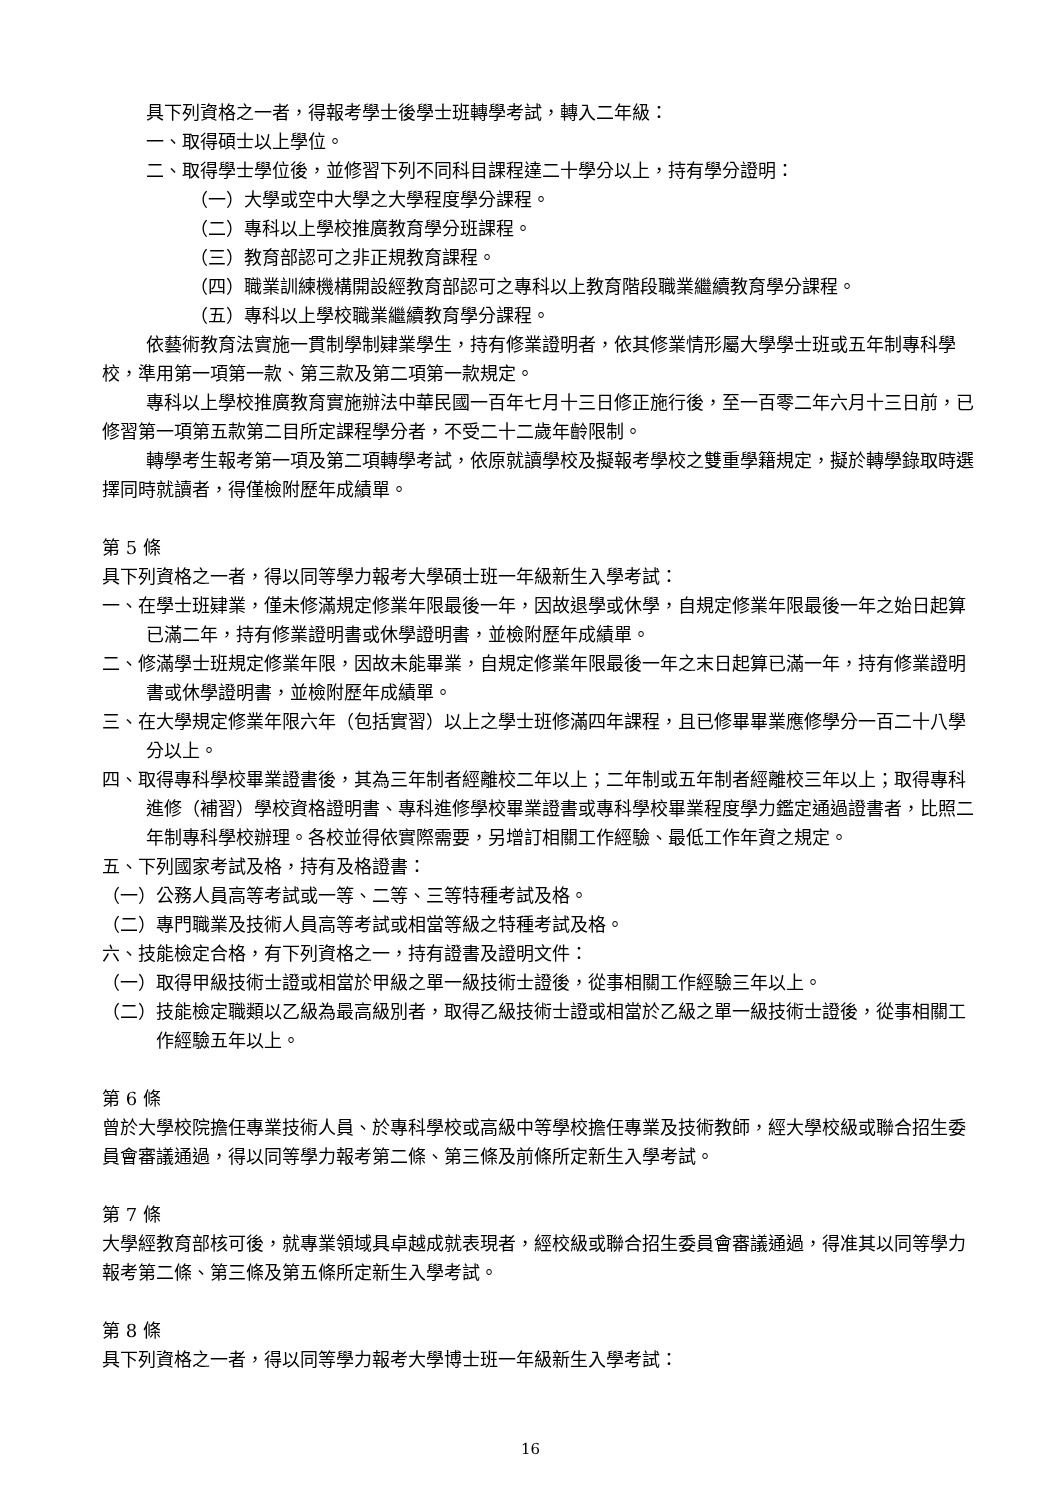具下列資格之一者，得報考學士後學士班轉學考試，轉入二年級：
一、取得碩士以上學位。
二、取得學士學位後，並修習下列不同科目課程達二十學分以上，持有學分證明：
（一）大學或空中大學之大學程度學分課程。
（二）專科以上學校推廣教育學分班課程。
（三）教育部認可之非正規教育課程。
（四）職業訓練機構開設經教育部認可之專科以上教育階段職業繼續教育學分課程。
（五）專科以上學校職業繼續教育學分課程。
依藝術教育法實施一貫制學制肄業學生，持有修業證明者，依其修業情形屬大學學士班或五年制專科學校，準用第一項第一款、第三款及第二項第一款規定。
專科以上學校推廣教育實施辦法中華民國一百年七月十三日修正施行後，至一百零二年六月十三日前，已修習第一項第五款第二目所定課程學分者，不受二十二歲年齡限制。
轉學考生報考第一項及第二項轉學考試，依原就讀學校及擬報考學校之雙重學籍規定，擬於轉學錄取時選擇同時就讀者，得僅檢附歷年成績單。
第 5 條
具下列資格之一者，得以同等學力報考大學碩士班一年級新生入學考試：
一、在學士班肄業，僅未修滿規定修業年限最後一年，因故退學或休學，自規定修業年限最後一年之始日起算已滿二年，持有修業證明書或休學證明書，並檢附歷年成績單。
二、修滿學士班規定修業年限，因故未能畢業，自規定修業年限最後一年之末日起算已滿一年，持有修業證明書或休學證明書，並檢附歷年成績單。
三、在大學規定修業年限六年（包括實習）以上之學士班修滿四年課程，且已修畢畢業應修學分一百二十八學分以上。
四、取得專科學校畢業證書後，其為三年制者經離校二年以上；二年制或五年制者經離校三年以上；取得專科進修（補習）學校資格證明書、專科進修學校畢業證書或專科學校畢業程度學力鑑定通過證書者，比照二年制專科學校辦理。各校並得依實際需要，另增訂相關工作經驗、最低工作年資之規定。
五、下列國家考試及格，持有及格證書：
（一）公務人員高等考試或一等、二等、三等特種考試及格。
（二）專門職業及技術人員高等考試或相當等級之特種考試及格。
六、技能檢定合格，有下列資格之一，持有證書及證明文件：
（一）取得甲級技術士證或相當於甲級之單一級技術士證後，從事相關工作經驗三年以上。
（二）技能檢定職類以乙級為最高級別者，取得乙級技術士證或相當於乙級之單一級技術士證後，從事相關工作經驗五年以上。
第 6 條
曾於大學校院擔任專業技術人員、於專科學校或高級中等學校擔任專業及技術教師，經大學校級或聯合招生委員會審議通過，得以同等學力報考第二條、第三條及前條所定新生入學考試。
第 7 條
大學經教育部核可後，就專業領域具卓越成就表現者，經校級或聯合招生委員會審議通過，得准其以同等學力報考第二條、第三條及第五條所定新生入學考試。
第 8 條
具下列資格之一者，得以同等學力報考大學博士班一年級新生入學考試：
16